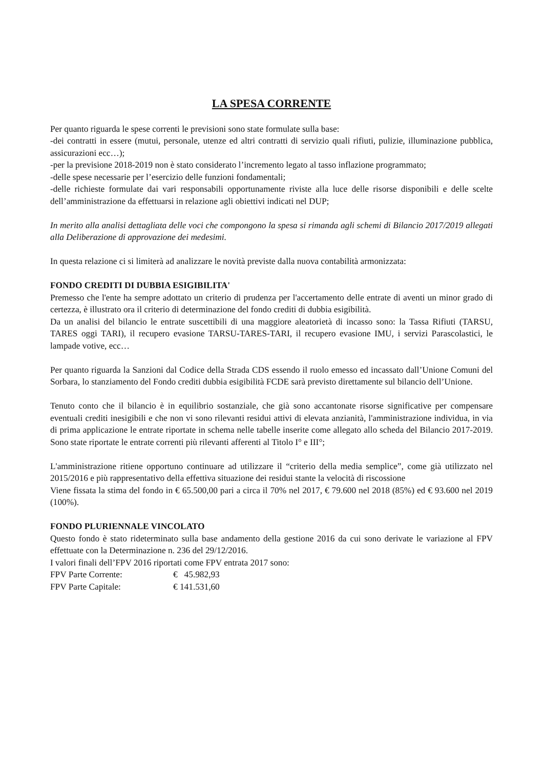LA SPESA CORRENTE
Per quanto riguarda le spese correnti le previsioni sono state formulate sulla base:
-dei contratti in essere (mutui, personale, utenze ed altri contratti di servizio quali rifiuti, pulizie, illuminazione pubblica, assicurazioni ecc…);
-per la previsione 2018-2019 non è stato considerato l’incremento legato al tasso inflazione programmato;
-delle spese necessarie per l’esercizio delle funzioni fondamentali;
-delle richieste formulate dai vari responsabili opportunamente riviste alla luce delle risorse disponibili e delle scelte dell’amministrazione da effettuarsi in relazione agli obiettivi indicati nel DUP;
In merito alla analisi dettagliata delle voci che compongono la spesa si rimanda agli schemi di Bilancio 2017/2019 allegati alla Deliberazione di approvazione dei medesimi.
In questa relazione ci si limiterà ad analizzare le novità previste dalla nuova contabilità armonizzata:
FONDO CREDITI DI DUBBIA ESIGIBILITA'
Premesso che l'ente ha sempre adottato un criterio di prudenza per l'accertamento delle entrate di aventi un minor grado di certezza, è illustrato ora il criterio di determinazione del fondo crediti di dubbia esigibilità.
Da un analisi del bilancio le entrate suscettibili di una maggiore aleatorietà di incasso sono: la Tassa Rifiuti (TARSU, TARES oggi TARI), il recupero evasione TARSU-TARES-TARI, il recupero evasione IMU, i servizi Parascolastici, le lampade votive, ecc…
Per quanto riguarda la Sanzioni dal Codice della Strada CDS essendo il ruolo emesso ed incassato dall’Unione Comuni del Sorbara, lo stanziamento del Fondo crediti dubbia esigibilità FCDE sarà previsto direttamente sul bilancio dell’Unione.
Tenuto conto che il bilancio è in equilibrio sostanziale, che già sono accantonate risorse significative per compensare eventuali crediti inesigibili e che non vi sono rilevanti residui attivi di elevata anzianità, l'amministrazione individua, in via di prima applicazione le entrate riportate in schema nelle tabelle inserite come allegato allo scheda del Bilancio 2017-2019. Sono state riportate le entrate correnti più rilevanti afferenti al Titolo I° e III°;
L'amministrazione ritiene opportuno continuare ad utilizzare il “criterio della media semplice”, come già utilizzato nel 2015/2016 e più rappresentativo della effettiva situazione dei residui stante la velocità di riscossione
Viene fissata la stima del fondo in € 65.500,00 pari a circa il 70% nel 2017, € 79.600 nel 2018 (85%) ed € 93.600 nel 2019 (100%).
FONDO PLURIENNALE VINCOLATO
Questo fondo è stato rideterminato sulla base andamento della gestione 2016 da cui sono derivate le variazione al FPV effettuate con la Determinazione n. 236 del 29/12/2016.
I valori finali dell’FPV 2016 riportati come FPV entrata 2017 sono:
FPV Parte Corrente: € 45.982,93
FPV Parte Capitale: € 141.531,60